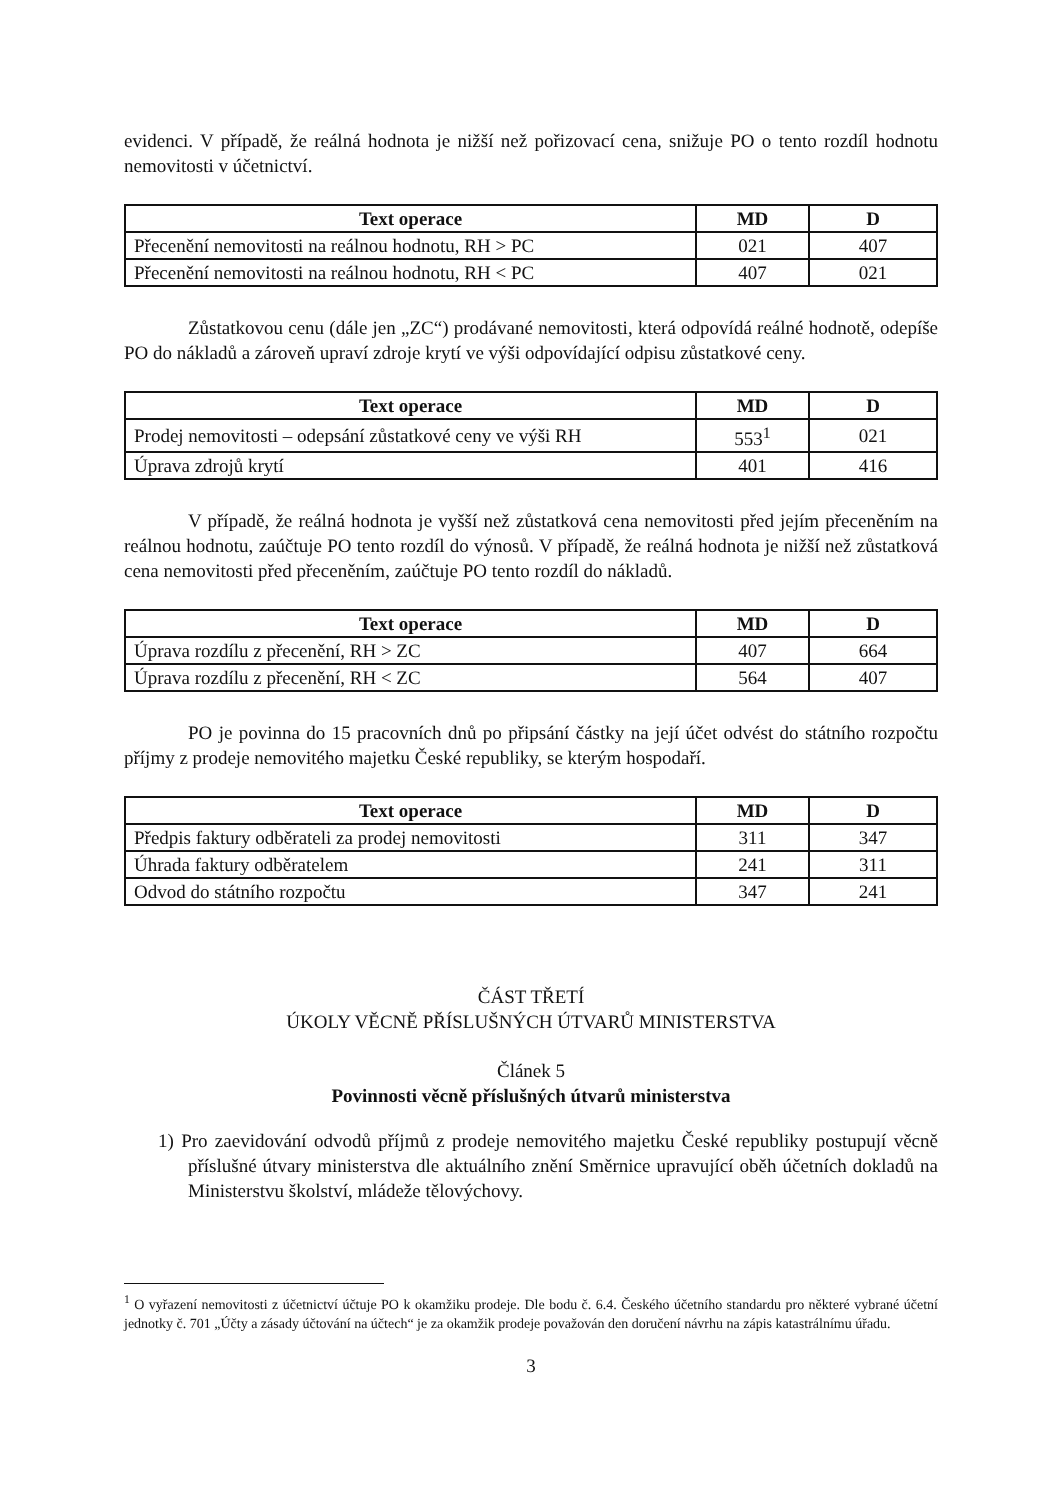evidenci. V případě, že reálná hodnota je nižší než pořizovací cena, snižuje PO o tento rozdíl hodnotu nemovitosti v účetnictví.
| Text operace | MD | D |
| --- | --- | --- |
| Přecenění nemovitosti na reálnou hodnotu, RH > PC | 021 | 407 |
| Přecenění nemovitosti na reálnou hodnotu, RH < PC | 407 | 021 |
Zůstatkovou cenu (dále jen „ZC“) prodávané nemovitosti, která odpovídá reálné hodnotě, odepíše PO do nákladů a zároveň upraví zdroje krytí ve výši odpovídající odpisu zůstatkové ceny.
| Text operace | MD | D |
| --- | --- | --- |
| Prodej nemovitosti – odepsání zůstatkové ceny ve výši RH | 553<sup>1</sup> | 021 |
| Úprava zdrojů krytí | 401 | 416 |
V případě, že reálná hodnota je vyšší než zůstatková cena nemovitosti před jejím přeceněním na reálnou hodnotu, zaúčtuje PO tento rozdíl do výnosů. V případě, že reálná hodnota je nižší než zůstatková cena nemovitosti před přeceněním, zaúčtuje PO tento rozdíl do nákladů.
| Text operace | MD | D |
| --- | --- | --- |
| Úprava rozdílu z přecenění, RH > ZC | 407 | 664 |
| Úprava rozdílu z přecenění, RH < ZC | 564 | 407 |
PO je povinna do 15 pracovních dnů po připsání částky na její účet odvést do státního rozpočtu příjmy z prodeje nemovitého majetku České republiky, se kterým hospodaří.
| Text operace | MD | D |
| --- | --- | --- |
| Předpis faktury odběrateli za prodej nemovitosti | 311 | 347 |
| Úhrada faktury odběratelem | 241 | 311 |
| Odvod do státního rozpočtu | 347 | 241 |
ČÁST TŘETÍ
ÚKOLY VĚCNĚ PŘÍSLUŠNÝCH ÚTVARŮ MINISTERSTVA
Článek 5
Povinnosti věcně příslušných útvarů ministerstva
1) Pro zaevidování odvodů příjmů z prodeje nemovitého majetku České republiky postupují věcně příslušné útvary ministerstva dle aktuálního znění Směrnice upravující oběh účetních dokladů na Ministerstvu školství, mládeže tělovýchovy.
<sup>1</sup> O vyřazení nemovitosti z účetnictví účtuje PO k okamžiku prodeje. Dle bodu č. 6.4. Českého účetního standardu pro některé vybrané účetní jednotky č. 701 „Účty a zásady účtování na účtech“ je za okamžik prodeje považován den doručení návrhu na zápis katastrálnímu úřadu.
3